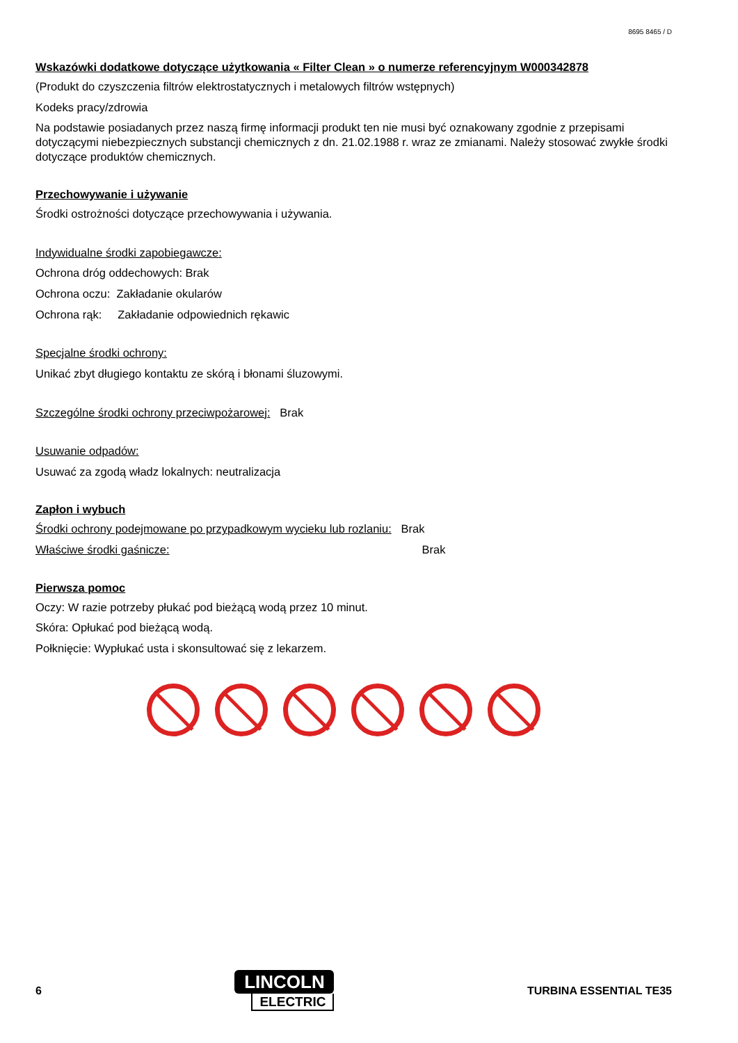8695 8465 / D
Wskazówki dodatkowe dotyczące użytkowania « Filter Clean » o numerze referencyjnym W000342878
(Produkt do czyszczenia filtrów elektrostatycznych i metalowych filtrów wstępnych)
Kodeks pracy/zdrowia
Na podstawie posiadanych przez naszą firmę informacji produkt ten nie musi być oznakowany zgodnie z przepisami dotyczącymi niebezpiecznych substancji chemicznych z dn. 21.02.1988 r. wraz ze zmianami. Należy stosować zwykłe środki dotyczące produktów chemicznych.
Przechowywanie i używanie
Środki ostrożności dotyczące przechowywania i używania.
Indywidualne środki zapobiegawcze:
Ochrona dróg oddechowych: Brak
Ochrona oczu: Zakładanie okularów
Ochrona rąk: Zakładanie odpowiednich rękawic
Specjalne środki ochrony:
Unikać zbyt długiego kontaktu ze skórą i błonami śluzowymi.
Szczególne środki ochrony przeciwpożarowej: Brak
Usuwanie odpadów:
Usuwać za zgodą władz lokalnych: neutralizacja
Zapłon i wybuch
Środki ochrony podejmowane po przypadkowym wycieku lub rozlaniu: Brak
Właściwe środki gaśnicze: Brak
Pierwsza pomoc
Oczy: W razie potrzeby płukać pod bieżącą wodą przez 10 minut.
Skóra: Opłukać pod bieżącą wodą.
Połknięcie: Wypłukać usta i skonsultować się z lekarzem.
6
LINCOLN
ELECTRIC
TURBINA ESSENTIAL TE35